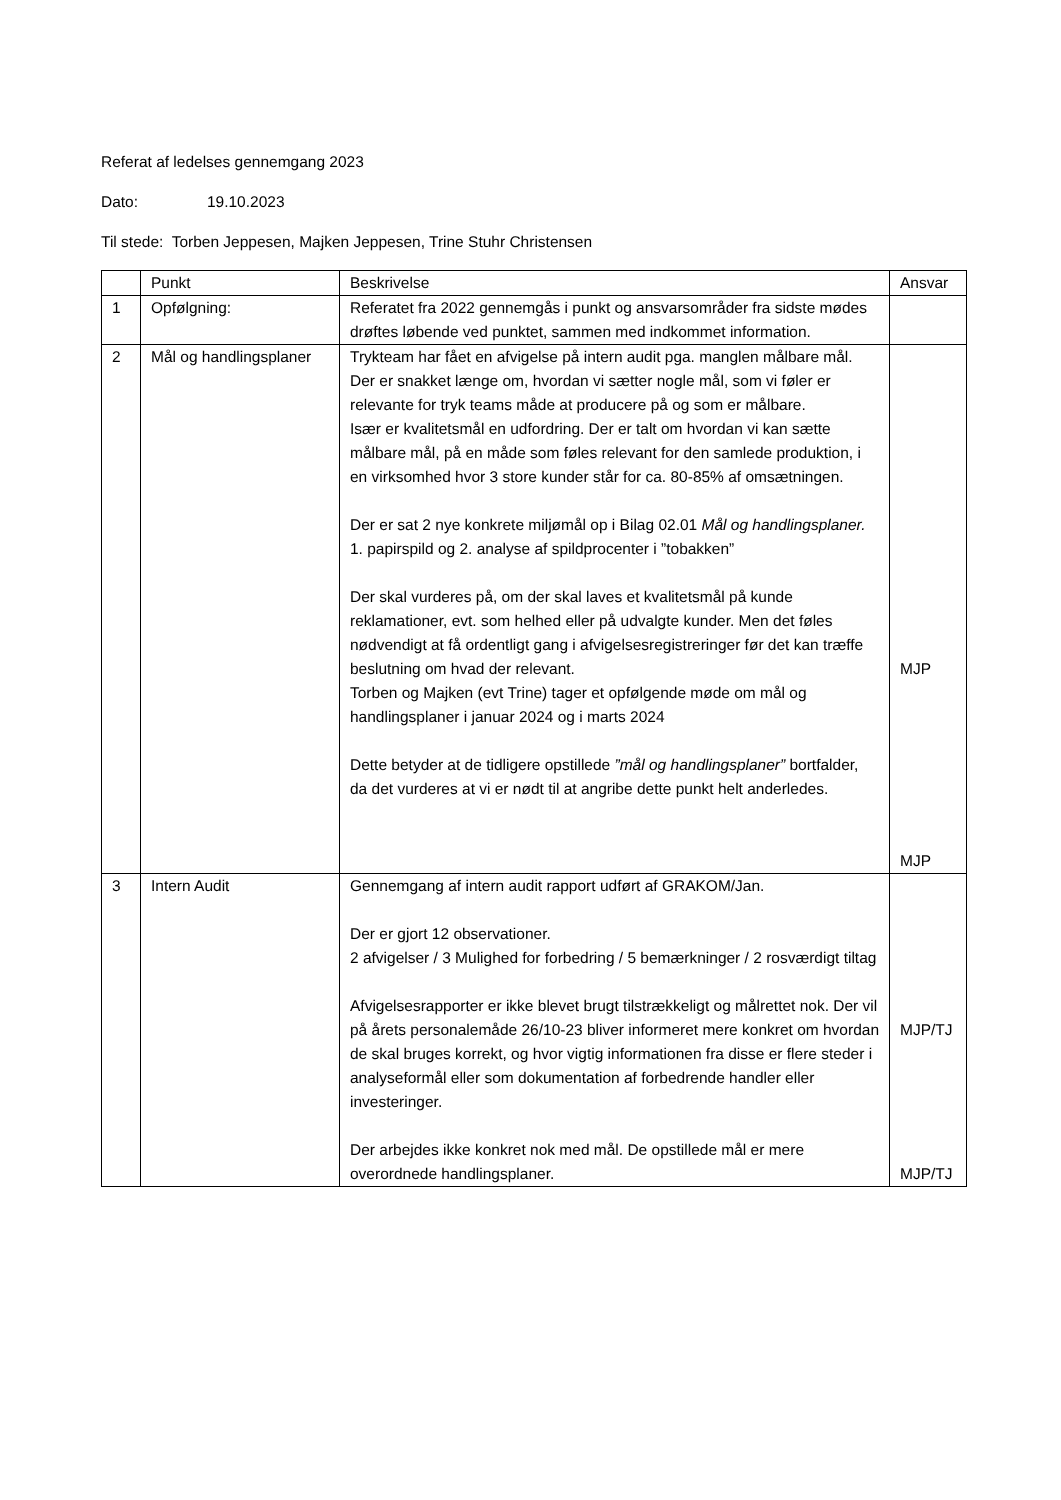Referat af ledelses gennemgang 2023
Dato: 19.10.2023
Til stede: Torben Jeppesen, Majken Jeppesen, Trine Stuhr Christensen
| | Punkt | Beskrivelse | Ansvar |
| 1 | Opfølgning: | Referatet fra 2022 gennemgås i punkt og ansvarsområder fra sidste mødes drøftes løbende ved punktet, sammen med indkommet information. | |
| 2 | Mål og handlingsplaner | Trykteam har fået en afvigelse på intern audit pga. manglen målbare mål. Der er snakket længe om, hvordan vi sætter nogle mål, som vi føler er relevante for tryk teams måde at producere på og som er målbare. Især er kvalitetsmål en udfordring. Der er talt om hvordan vi kan sætte målbare mål, på en måde som føles relevant for den samlede produktion, i en virksomhed hvor 3 store kunder står for ca. 80-85% af omsætningen. Der er sat 2 nye konkrete miljømål op i Bilag 02.01 Mål og handlingsplaner. 1. papirspild og 2. analyse af spildprocenter i ”tobakken” Der skal vurderes på, om der skal laves et kvalitetsmål på kunde reklamationer, evt. som helhed eller på udvalgte kunder. Men det føles nødvendigt at få ordentligt gang i afvigelsesregistreringer før det kan træffe beslutning om hvad der relevant. Torben og Majken (evt Trine) tager et opfølgende møde om mål og handlingsplaner i januar 2024 og i marts 2024 Dette betyder at de tidligere opstillede ”mål og handlingsplaner” bortfalder, da det vurderes at vi er nødt til at angribe dette punkt helt anderledes. | MJP MJP |
| 3 | Intern Audit | Gennemgang af intern audit rapport udført af GRAKOM/Jan. Der er gjort 12 observationer. 2 afvigelser / 3 Mulighed for forbedring / 5 bemærkninger / 2 rosværdigt tiltag Afvigelsesrapporter er ikke blevet brugt tilstrækkeligt og målrettet nok. Der vil på årets personalemåde 26/10-23 bliver informeret mere konkret om hvordan de skal bruges korrekt, og hvor vigtig informationen fra disse er flere steder i analyseformål eller som dokumentation af forbedrende handler eller investeringer. Der arbejdes ikke konkret nok med mål. De opstillede mål er mere overordnede handlingsplaner. | MJP/TJ MJP/TJ |